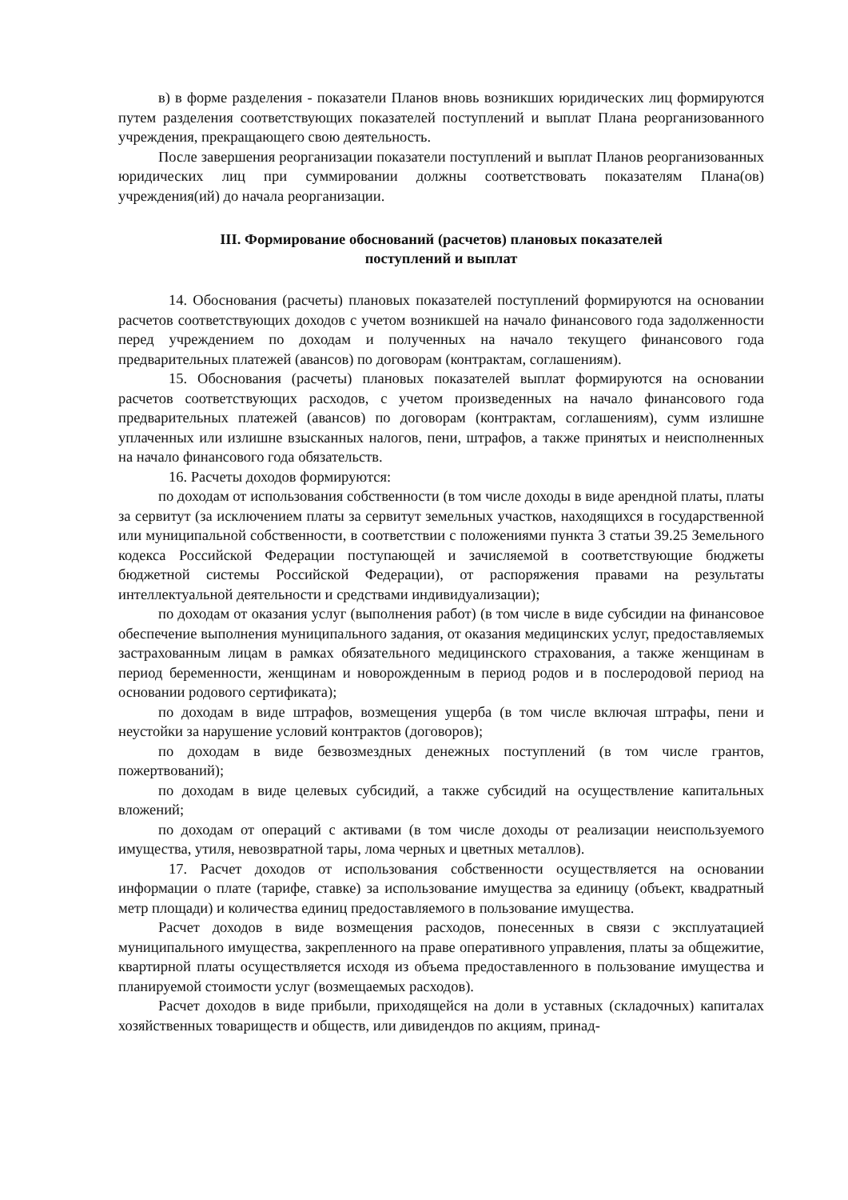в) в форме разделения - показатели Планов вновь возникших юридических лиц формируются путем разделения соответствующих показателей поступлений и выплат Плана реорганизованного учреждения, прекращающего свою деятельность.
После завершения реорганизации показатели поступлений и выплат Планов реорганизованных юридических лиц при суммировании должны соответствовать показателям Плана(ов) учреждения(ий) до начала реорганизации.
III. Формирование обоснований (расчетов) плановых показателей
поступлений и выплат
14. Обоснования (расчеты) плановых показателей поступлений формируются на основании расчетов соответствующих доходов с учетом возникшей на начало финансового года задолженности перед учреждением по доходам и полученных на начало текущего финансового года предварительных платежей (авансов) по договорам (контрактам, соглашениям).
15. Обоснования (расчеты) плановых показателей выплат формируются на основании расчетов соответствующих расходов, с учетом произведенных на начало финансового года предварительных платежей (авансов) по договорам (контрактам, соглашениям), сумм излишне уплаченных или излишне взысканных налогов, пени, штрафов, а также принятых и неисполненных на начало финансового года обязательств.
16. Расчеты доходов формируются:
по доходам от использования собственности (в том числе доходы в виде арендной платы, платы за сервитут (за исключением платы за сервитут земельных участков, находящихся в государственной или муниципальной собственности, в соответствии с положениями пункта 3 статьи 39.25 Земельного кодекса Российской Федерации поступающей и зачисляемой в соответствующие бюджеты бюджетной системы Российской Федерации), от распоряжения правами на результаты интеллектуальной деятельности и средствами индивидуализации);
по доходам от оказания услуг (выполнения работ) (в том числе в виде субсидии на финансовое обеспечение выполнения муниципального задания, от оказания медицинских услуг, предоставляемых застрахованным лицам в рамках обязательного медицинского страхования, а также женщинам в период беременности, женщинам и новорожденным в период родов и в послеродовой период на основании родового сертификата);
по доходам в виде штрафов, возмещения ущерба (в том числе включая штрафы, пени и неустойки за нарушение условий контрактов (договоров);
по доходам в виде безвозмездных денежных поступлений (в том числе грантов, пожертвований);
по доходам в виде целевых субсидий, а также субсидий на осуществление капитальных вложений;
по доходам от операций с активами (в том числе доходы от реализации неиспользуемого имущества, утиля, невозвратной тары, лома черных и цветных металлов).
17. Расчет доходов от использования собственности осуществляется на основании информации о плате (тарифе, ставке) за использование имущества за единицу (объект, квадратный метр площади) и количества единиц предоставляемого в пользование имущества.
Расчет доходов в виде возмещения расходов, понесенных в связи с эксплуатацией муниципального имущества, закрепленного на праве оперативного управления, платы за общежитие, квартирной платы осуществляется исходя из объема предоставленного в пользование имущества и планируемой стоимости услуг (возмещаемых расходов).
Расчет доходов в виде прибыли, приходящейся на доли в уставных (складочных) капиталах хозяйственных товариществ и обществ, или дивидендов по акциям, принад-